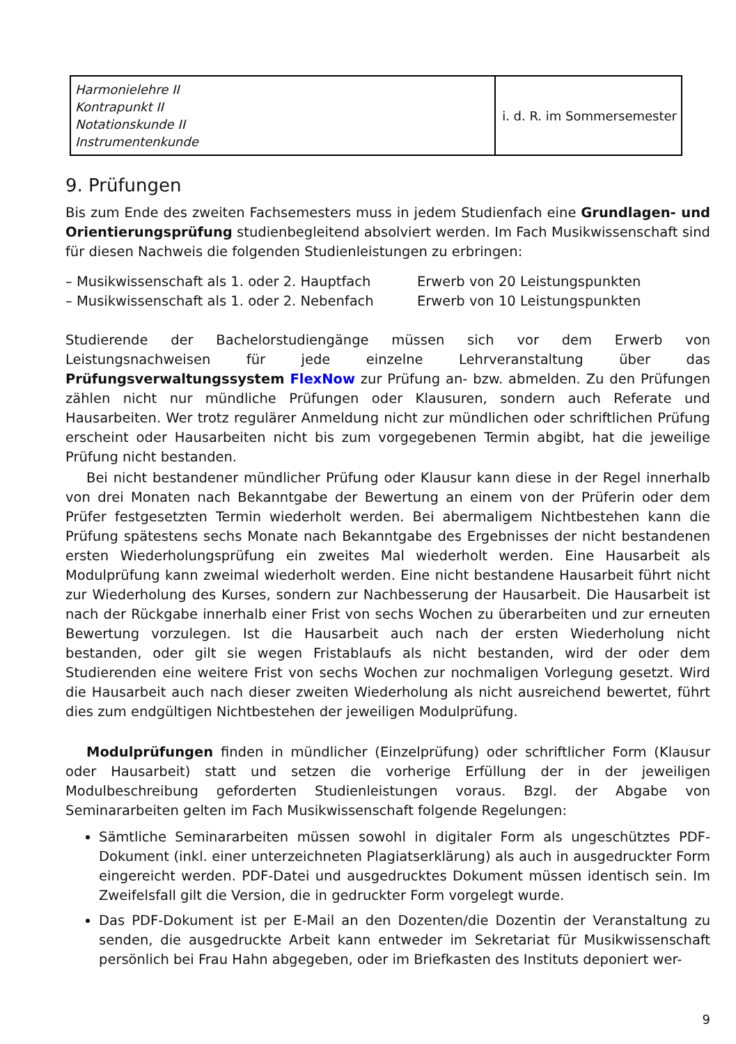| Harmonielehre II Kontrapunkt II Notationskunde II Instrumentenkunde | i. d. R. im Sommersemester |
9. Prüfungen
Bis zum Ende des zweiten Fachsemesters muss in jedem Studienfach eine Grundlagen- und Orientierungsprüfung studienbegleitend absolviert werden. Im Fach Musikwissenschaft sind für diesen Nachweis die folgenden Studienleistungen zu erbringen:
– Musikwissenschaft als 1. oder 2. Hauptfach Erwerb von 20 Leistungspunkten
– Musikwissenschaft als 1. oder 2. Nebenfach Erwerb von 10 Leistungspunkten
Studierende der Bachelorstudiengänge müssen sich vor dem Erwerb von Leistungsnachweisen für jede einzelne Lehrveranstaltung über das Prüfungsverwaltungssystem FlexNow zur Prüfung an- bzw. abmelden. Zu den Prüfungen zählen nicht nur mündliche Prüfungen oder Klausuren, sondern auch Referate und Hausarbeiten. Wer trotz regulärer Anmeldung nicht zur mündlichen oder schriftlichen Prüfung erscheint oder Hausarbeiten nicht bis zum vorgegebenen Termin abgibt, hat die jeweilige Prüfung nicht bestanden.
Bei nicht bestandener mündlicher Prüfung oder Klausur kann diese in der Regel innerhalb von drei Monaten nach Bekanntgabe der Bewertung an einem von der Prüferin oder dem Prüfer festgesetzten Termin wiederholt werden. Bei abermaligem Nichtbestehen kann die Prüfung spätestens sechs Monate nach Bekanntgabe des Ergebnisses der nicht bestandenen ersten Wiederholungsprüfung ein zweites Mal wiederholt werden. Eine Hausarbeit als Modulprüfung kann zweimal wiederholt werden. Eine nicht bestandene Hausarbeit führt nicht zur Wiederholung des Kurses, sondern zur Nachbesserung der Hausarbeit. Die Hausarbeit ist nach der Rückgabe innerhalb einer Frist von sechs Wochen zu überarbeiten und zur erneuten Bewertung vorzulegen. Ist die Hausarbeit auch nach der ersten Wiederholung nicht bestanden, oder gilt sie wegen Fristablaufs als nicht bestanden, wird der oder dem Studierenden eine weitere Frist von sechs Wochen zur nochmaligen Vorlegung gesetzt. Wird die Hausarbeit auch nach dieser zweiten Wiederholung als nicht ausreichend bewertet, führt dies zum endgültigen Nichtbestehen der jeweiligen Modulprüfung.
Modulprüfungen finden in mündlicher (Einzelprüfung) oder schriftlicher Form (Klausur oder Hausarbeit) statt und setzen die vorherige Erfüllung der in der jeweiligen Modulbeschreibung geforderten Studienleistungen voraus. Bzgl. der Abgabe von Seminararbeiten gelten im Fach Musikwissenschaft folgende Regelungen:
Sämtliche Seminararbeiten müssen sowohl in digitaler Form als ungeschütztes PDF-Dokument (inkl. einer unterzeichneten Plagiatserklärung) als auch in ausgedruckter Form eingereicht werden. PDF-Datei und ausgedrucktes Dokument müssen identisch sein. Im Zweifelsfall gilt die Version, die in gedruckter Form vorgelegt wurde.
Das PDF-Dokument ist per E-Mail an den Dozenten/die Dozentin der Veranstaltung zu senden, die ausgedruckte Arbeit kann entweder im Sekretariat für Musikwissenschaft persönlich bei Frau Hahn abgegeben, oder im Briefkasten des Instituts deponiert wer-
9